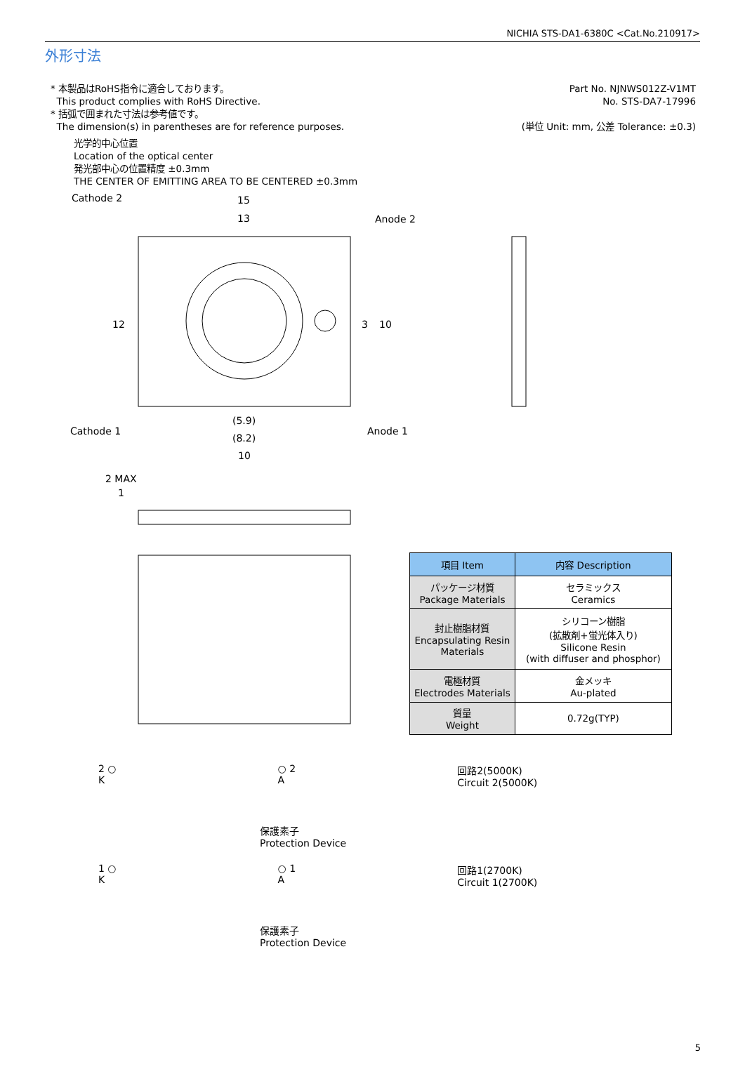NICHIA STS-DA1-6380C <Cat.No.210917>
外形寸法
* 本製品はRoHS指令に適合しております。
This product complies with RoHS Directive.
* 括弧で囲まれた寸法は参考値です。
The dimension(s) in parentheses are for reference purposes.
Part No. NJNWS012Z-V1MT
No. STS-DA7-17996
(単位 Unit: mm, 公差 Tolerance: ±0.3)
光学的中心位置
Location of the optical center
発光部中心の位置精度 ±0.3mm
THE CENTER OF EMITTING AREA TO BE CENTERED ±0.3mm
Cathode 2
15
13
Anode 2
Cathode 1
Anode 1
(5.9)
(8.2)
10
12
3
10
2 MAX
1
| 項目 Item | 内容 Description |
| --- | --- |
| パッケージ材質 Package Materials | セラミックス Ceramics |
| 封止樹脂材質 Encapsulating Resin Materials | シリコーン樹脂 (拡散剤+蛍光体入り) Silicone Resin (with diffuser and phosphor) |
| 電極材質 Electrodes Materials | 金メッキ Au-plated |
| 質量 Weight | 0.72g(TYP) |
2 ○
K
○ 2
A
回路2(5000K)
Circuit 2(5000K)
保護素子
Protection Device
1 ○
K
○ 1
A
回路1(2700K)
Circuit 1(2700K)
保護素子
Protection Device
5